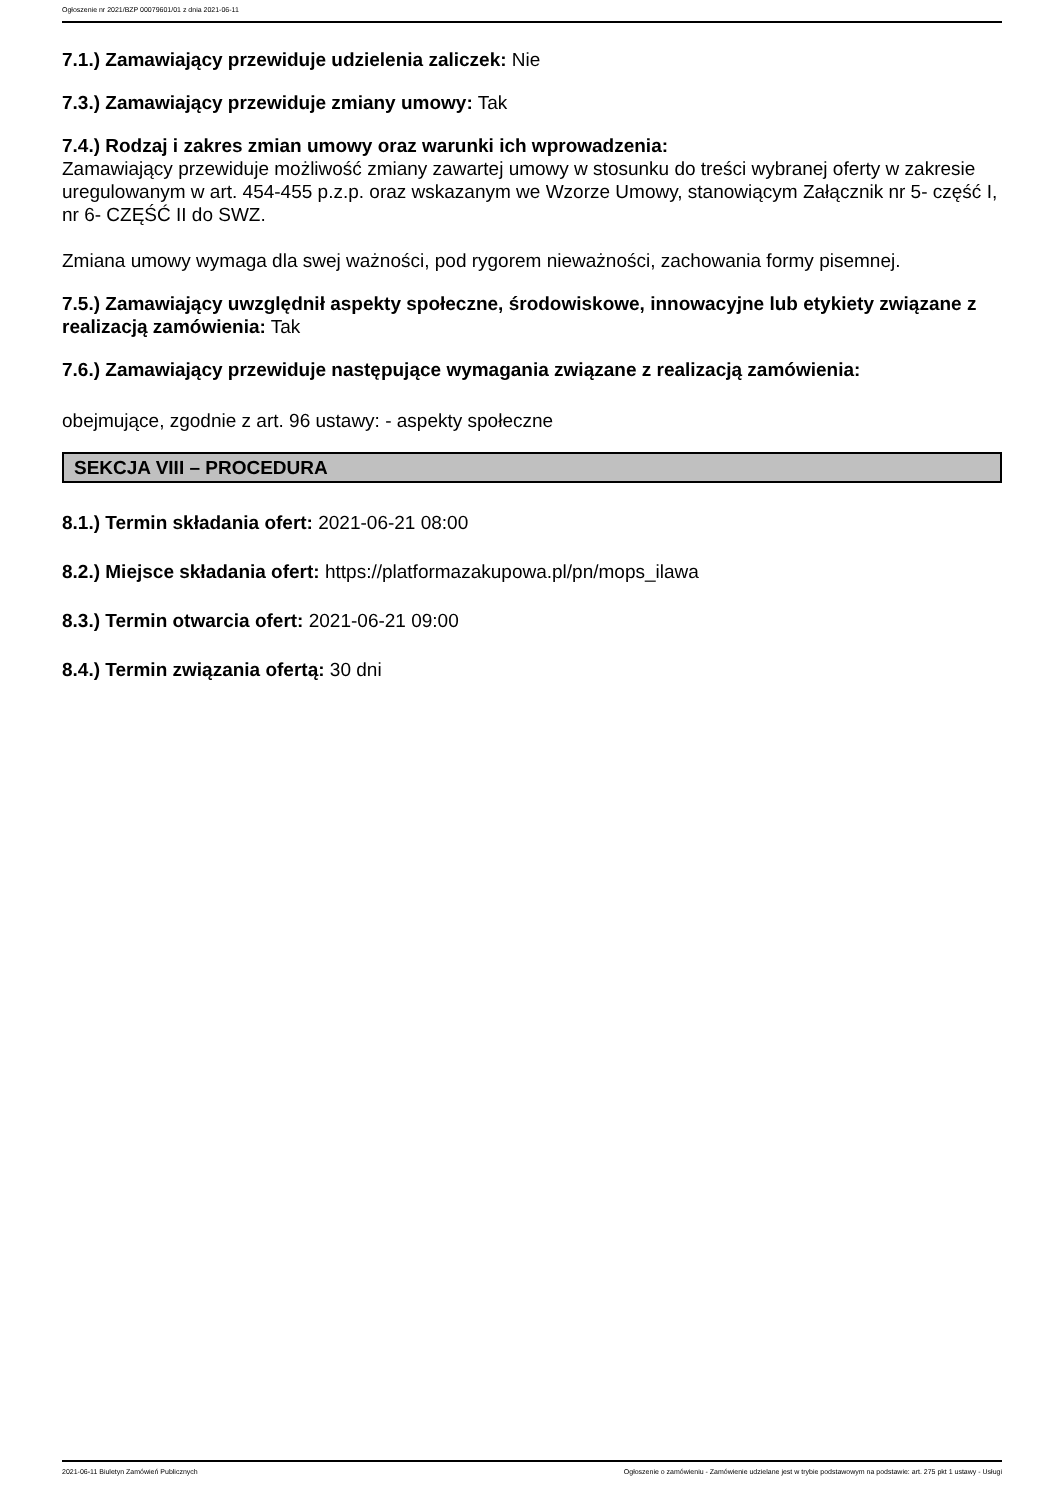Ogłoszenie nr 2021/BZP 00079601/01 z dnia 2021-06-11
7.1.) Zamawiający przewiduje udzielenia zaliczek: Nie
7.3.) Zamawiający przewiduje zmiany umowy: Tak
7.4.) Rodzaj i zakres zmian umowy oraz warunki ich wprowadzenia:
Zamawiający przewiduje możliwość zmiany zawartej umowy w stosunku do treści wybranej oferty w zakresie uregulowanym w art. 454-455 p.z.p. oraz wskazanym we Wzorze Umowy, stanowiącym Załącznik nr 5- część I, nr 6- CZĘŚĆ II do SWZ.
Zmiana umowy wymaga dla swej ważności, pod rygorem nieważności, zachowania formy pisemnej.
7.5.) Zamawiający uwzględnił aspekty społeczne, środowiskowe, innowacyjne lub etykiety związane z realizacją zamówienia: Tak
7.6.) Zamawiający przewiduje następujące wymagania związane z realizacją zamówienia:
obejmujące, zgodnie z art. 96 ustawy: - aspekty społeczne
SEKCJA VIII – PROCEDURA
8.1.) Termin składania ofert: 2021-06-21 08:00
8.2.) Miejsce składania ofert: https://platformazakupowa.pl/pn/mops_ilawa
8.3.) Termin otwarcia ofert: 2021-06-21 09:00
8.4.) Termin związania ofertą: 30 dni
2021-06-11 Biuletyn Zamówień Publicznych Ogłoszenie o zamówieniu - Zamówienie udzielane jest w trybie podstawowym na podstawie: art. 275 pkt 1 ustawy - Usługi